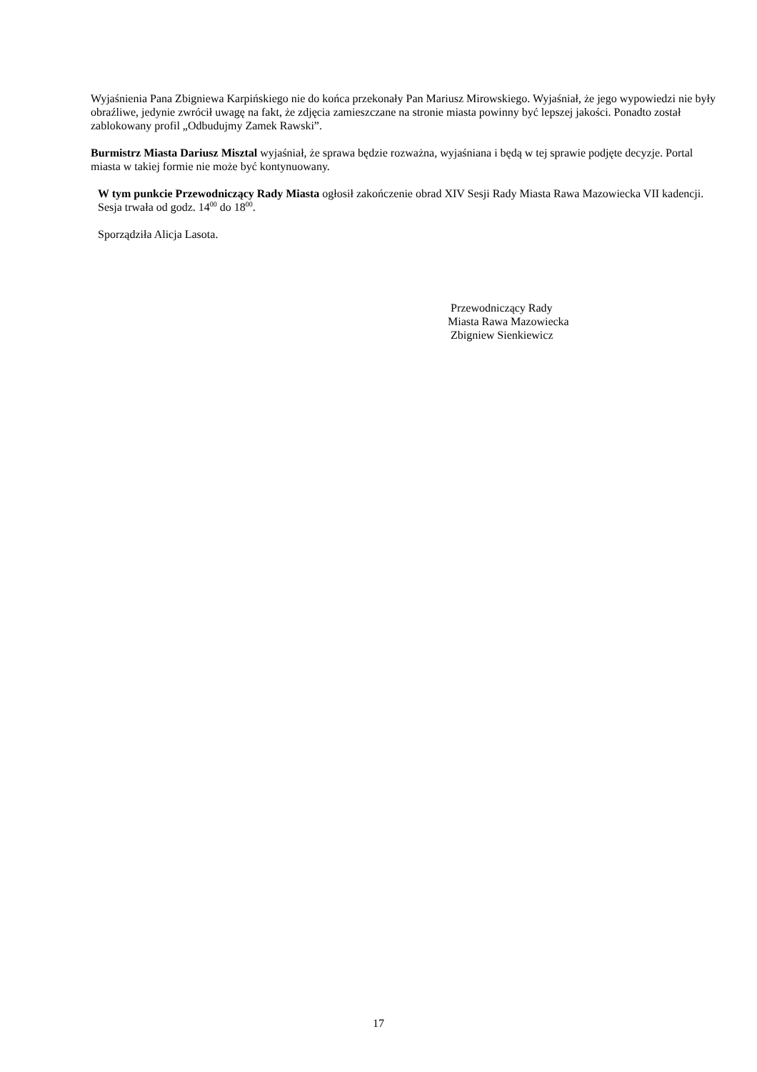Wyjaśnienia Pana Zbigniewa Karpińskiego nie do końca przekonały Pan Mariusz Mirowskiego. Wyjaśniał, że jego wypowiedzi nie były obraźliwe, jedynie zwrócił uwagę na fakt, że zdjęcia zamieszczane na stronie miasta powinny być lepszej jakości. Ponadto został zablokowany profil „Odbudujmy Zamek Rawski”.
Burmistrz Miasta Dariusz Misztal wyjaśniał, że sprawa będzie rozważna, wyjaśniana i będą w tej sprawie podjęte decyzje. Portal miasta w takiej formie nie może być kontynuowany.
W tym punkcie Przewodniczący Rady Miasta ogłosił zakończenie obrad XIV Sesji Rady Miasta Rawa Mazowiecka VII kadencji.
Sesja trwała od godz. 14<sup>00</sup> do 18<sup>00</sup>.
Sporządziła Alicja Lasota.
Przewodniczący Rady
Miasta Rawa Mazowiecka
Zbigniew Sienkiewicz
17